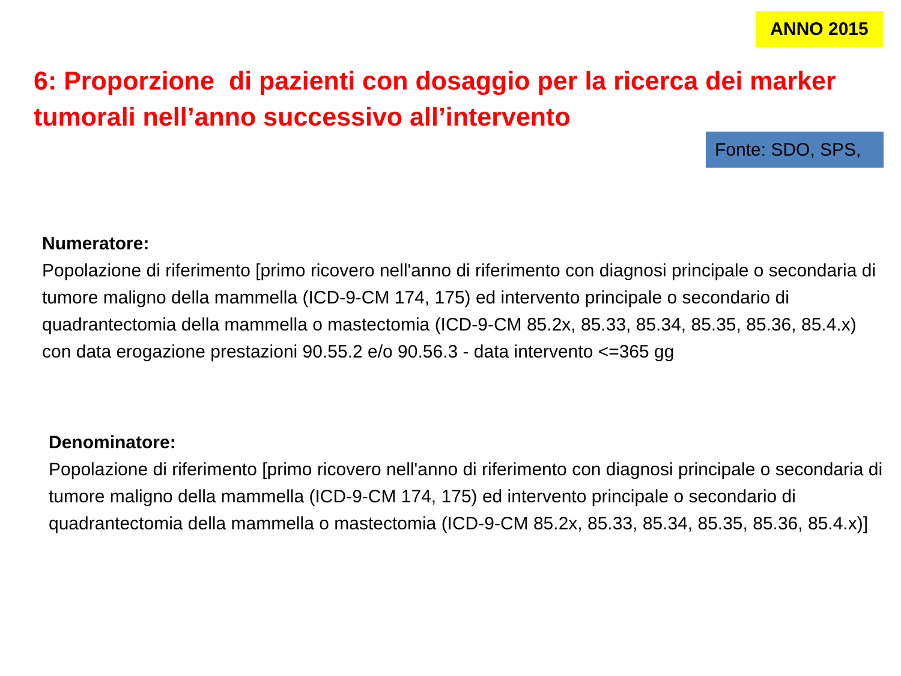ANNO 2015
6: Proporzione di pazienti con dosaggio per la ricerca dei marker tumorali nell’anno successivo all’intervento
Fonte: SDO, SPS,
Numeratore:
Popolazione di riferimento [primo ricovero nell'anno di riferimento con diagnosi principale o secondaria di tumore maligno della mammella (ICD-9-CM 174, 175) ed intervento principale o secondario di quadrantectomia della mammella o mastectomia (ICD-9-CM 85.2x, 85.33, 85.34, 85.35, 85.36, 85.4.x) con data erogazione prestazioni 90.55.2 e/o 90.56.3 - data intervento <=365 gg
Denominatore:
Popolazione di riferimento [primo ricovero nell'anno di riferimento con diagnosi principale o secondaria di tumore maligno della mammella (ICD-9-CM 174, 175) ed intervento principale o secondario di quadrantectomia della mammella o mastectomia (ICD-9-CM 85.2x, 85.33, 85.34, 85.35, 85.36, 85.4.x)]